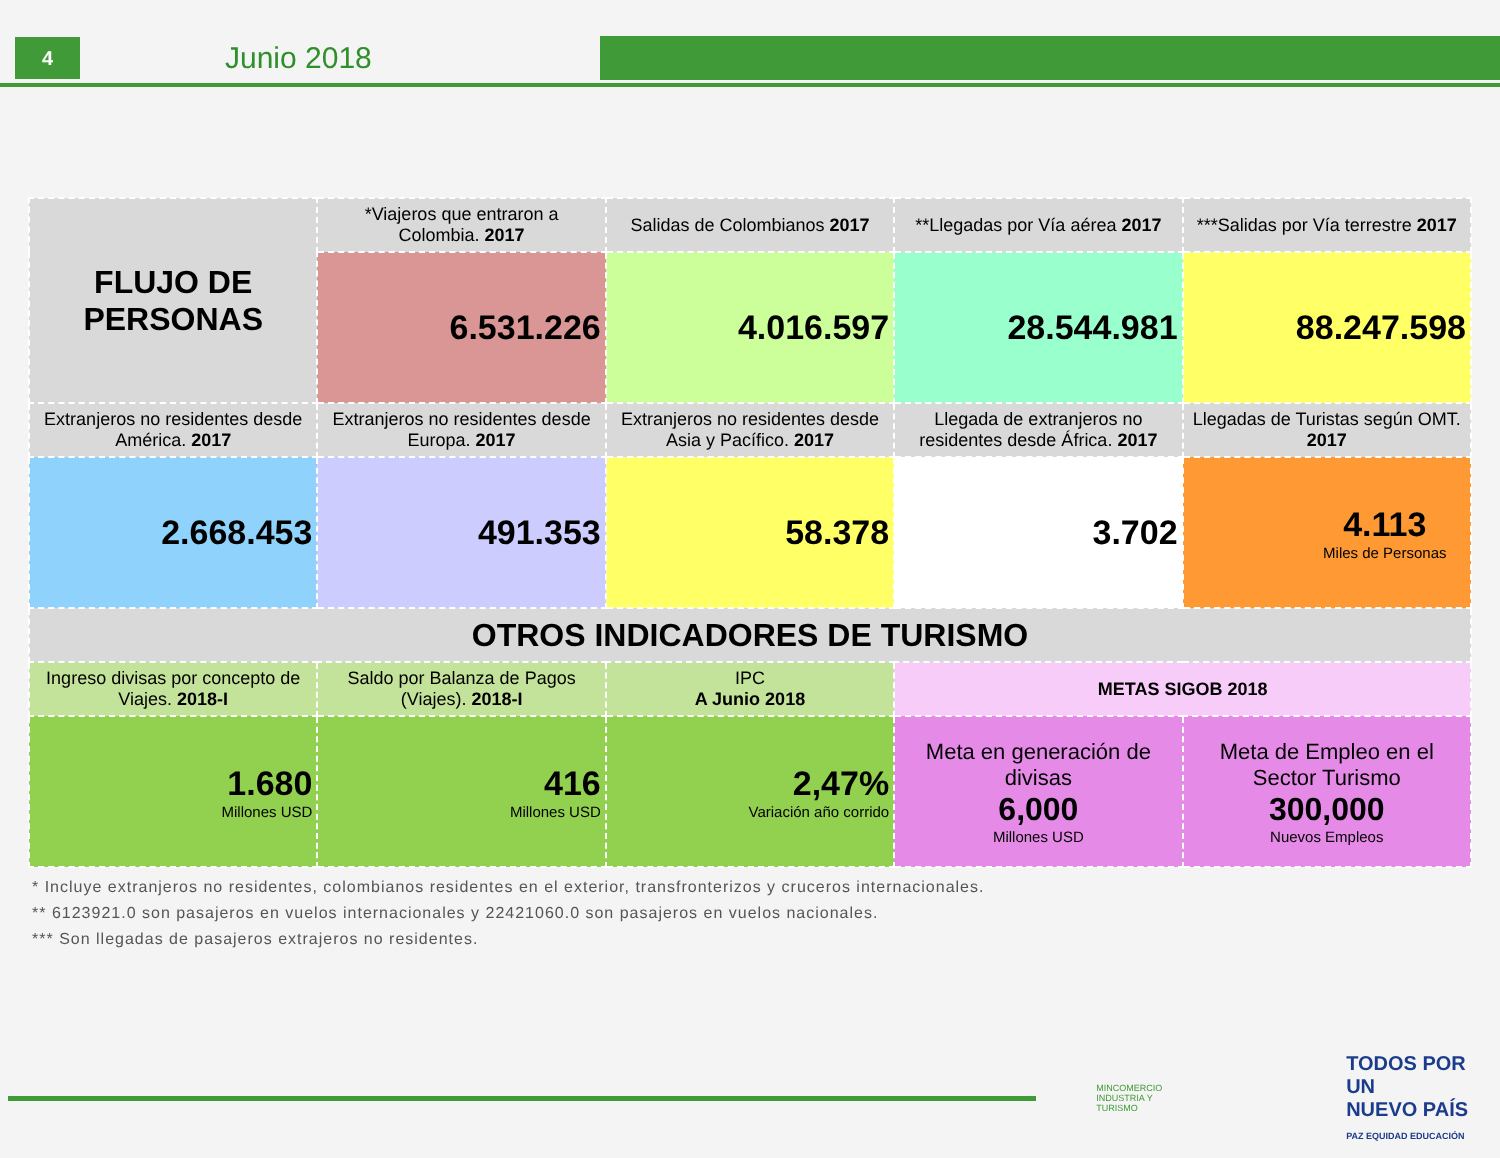4
Junio 2018
| FLUJO DE PERSONAS | *Viajeros que entraron a Colombia. 2017 | Salidas de Colombianos 2017 | **Llegadas por Vía aérea 2017 | ***Salidas por Vía terrestre 2017 |
| | 6.531.226 | 4.016.597 | 28.544.981 | 88.247.598 |
| Extranjeros no residentes desde América. 2017 | Extranjeros no residentes desde Europa. 2017 | Extranjeros no residentes desde Asia y Pacífico. 2017 | Llegada de extranjeros no residentes desde África. 2017 | Llegadas de Turistas según OMT. 2017 |
| 2.668.453 | 491.353 | 58.378 | 3.702 | 4.113 Miles de Personas |
| OTROS INDICADORES DE TURISMO | | | | |
| Ingreso divisas por concepto de Viajes. 2018-I | Saldo por Balanza de Pagos (Viajes). 2018-I | IPC A Junio 2018 | METAS SIGOB 2018 | |
| 1.680 Millones USD | 416 Millones USD | 2,47% Variación año corrido | Meta en generación de divisas 6,000 Millones USD | Meta de Empleo en el Sector Turismo 300,000 Nuevos Empleos |
* Incluye extranjeros no residentes, colombianos residentes en el exterior, transfronterizos y cruceros internacionales.
** 6123921.0 son pasajeros en vuelos internacionales y 22421060.0 son pasajeros en vuelos nacionales.
*** Son llegadas de pasajeros extrajeros no residentes.
MINCOMERCIO
INDUSTRIA Y TURISMO
TODOS POR UN
NUEVO PAÍS
PAZ EQUIDAD EDUCACIÓN